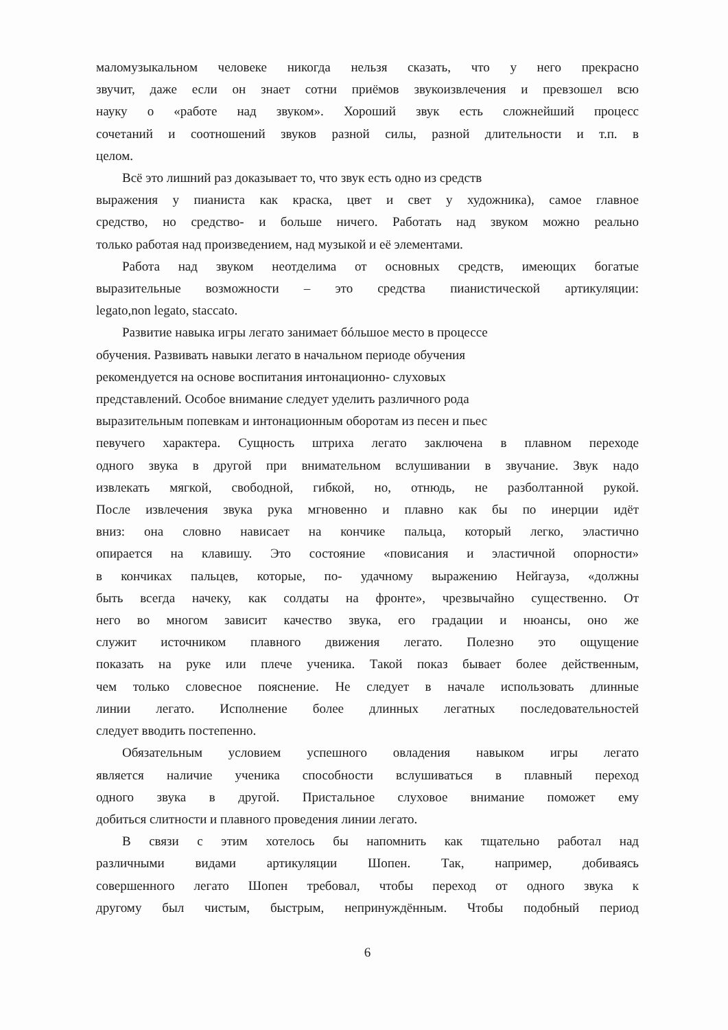маломузыкальном человеке никогда нельзя сказать, что у него прекрасно
звучит, даже если он знает сотни приёмов звукоизвлечения и превзошел всю
науку о «работе над звуком». Хороший звук есть сложнейший процесс
сочетаний и соотношений звуков разной силы, разной длительности и т.п. в
целом.
Всё это лишний раз доказывает то, что звук есть одно из средств
выражения у пианиста как краска, цвет и свет у художника), самое главное
средство, но средство- и больше ничего. Работать над звуком можно реально
только работая над произведением, над музыкой и её элементами.
Работа над звуком неотделима от основных средств, имеющих богатые
выразительные возможности – это средства пианистической артикуляции:
legato,non legato, staccato.
Развитие навыка игры легато занимает бóльшое место в процессе
обучения. Развивать навыки легато в начальном периоде обучения
рекомендуется на основе воспитания интонационно- слуховых
представлений. Особое внимание следует уделить различного рода
выразительным попевкам и интонационным оборотам из песен и пьес
певучего характера. Сущность штриха легато заключена в плавном переходе
одного звука в другой при внимательном вслушивании в звучание. Звук надо
извлекать мягкой, свободной, гибкой, но, отнюдь, не разболтанной рукой.
После извлечения звука рука мгновенно и плавно как бы по инерции идёт
вниз: она словно нависает на кончике пальца, который легко, эластично
опирается на клавишу. Это состояние «повисания и эластичной опорности»
в кончиках пальцев, которые, по- удачному выражению Нейгауза, «должны
быть всегда начеку, как солдаты на фронте», чрезвычайно существенно. От
него во многом зависит качество звука, его градации и нюансы, оно же
служит источником плавного движения легато. Полезно это ощущение
показать на руке или плече ученика. Такой показ бывает более действенным,
чем только словесное пояснение. Не следует в начале использовать длинные
линии легато. Исполнение более длинных легатных последовательностей
следует вводить постепенно.
Обязательным условием успешного овладения навыком игры легато
является наличие ученика способности вслушиваться в плавный переход
одного звука в другой. Пристальное слуховое внимание поможет ему
добиться слитности и плавного проведения линии легато.
В связи с этим хотелось бы напомнить как тщательно работал над
различными видами артикуляции Шопен. Так, например, добиваясь
совершенного легато Шопен требовал, чтобы переход от одного звука к
другому был чистым, быстрым, непринуждённым. Чтобы подобный период
6